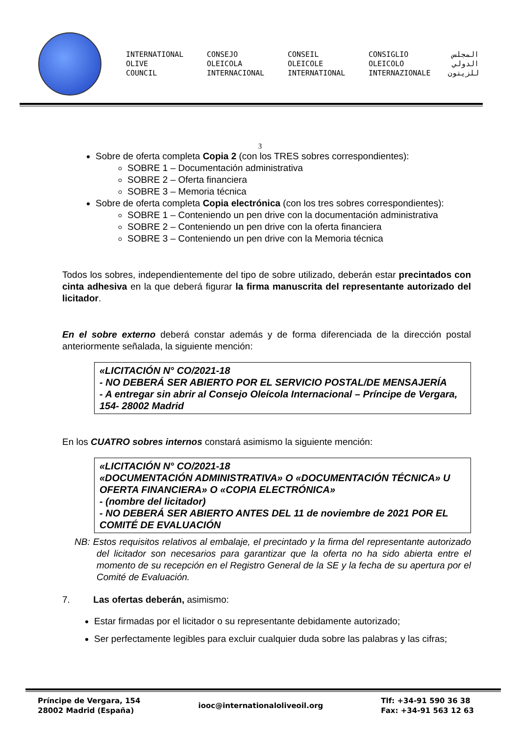INTERNATIONAL
OLIVE
COUNCIL
CONSEJO
OLEICOLA
INTERNACIONAL
CONSEIL
OLEICOLE
INTERNATIONAL
CONSIGLIO
OLEICOLO
INTERNAZIONALE
المجلس
الدولي
للزيتون
3
Sobre de oferta completa Copia 2 (con los TRES sobres correspondientes):
SOBRE 1 – Documentación administrativa
SOBRE 2 – Oferta financiera
SOBRE 3 – Memoria técnica
Sobre de oferta completa Copia electrónica (con los tres sobres correspondientes):
SOBRE 1 – Conteniendo un pen drive con la documentación administrativa
SOBRE 2 – Conteniendo un pen drive con la oferta financiera
SOBRE 3 – Conteniendo un pen drive con la Memoria técnica
Todos los sobres, independientemente del tipo de sobre utilizado, deberán estar precintados con cinta adhesiva en la que deberá figurar la firma manuscrita del representante autorizado del licitador.
En el sobre externo deberá constar además y de forma diferenciada de la dirección postal anteriormente señalada, la siguiente mención:
«LICITACIÓN N° CO/2021-18
- NO DEBERÁ SER ABIERTO POR EL SERVICIO POSTAL/DE MENSAJERÍA
- A entregar sin abrir al Consejo Oleícola Internacional – Príncipe de Vergara, 154- 28002 Madrid
En los CUATRO sobres internos constará asimismo la siguiente mención:
«LICITACIÓN N° CO/2021-18
«DOCUMENTACIÓN ADMINISTRATIVA» O «DOCUMENTACIÓN TÉCNICA» U OFERTA FINANCIERA» O «COPIA ELECTRÓNICA»
- (nombre del licitador)
- NO DEBERÁ SER ABIERTO ANTES DEL 11 de noviembre de 2021 POR EL COMITÉ DE EVALUACIÓN
NB: Estos requisitos relativos al embalaje, el precintado y la firma del representante autorizado del licitador son necesarios para garantizar que la oferta no ha sido abierta entre el momento de su recepción en el Registro General de la SE y la fecha de su apertura por el Comité de Evaluación.
7. Las ofertas deberán, asimismo:
Estar firmadas por el licitador o su representante debidamente autorizado;
Ser perfectamente legibles para excluir cualquier duda sobre las palabras y las cifras;
Príncipe de Vergara, 154
28002 Madrid (España)
iooc@internationaloliveoil.org
Tlf: +34-91 590 36 38
Fax: +34-91 563 12 63